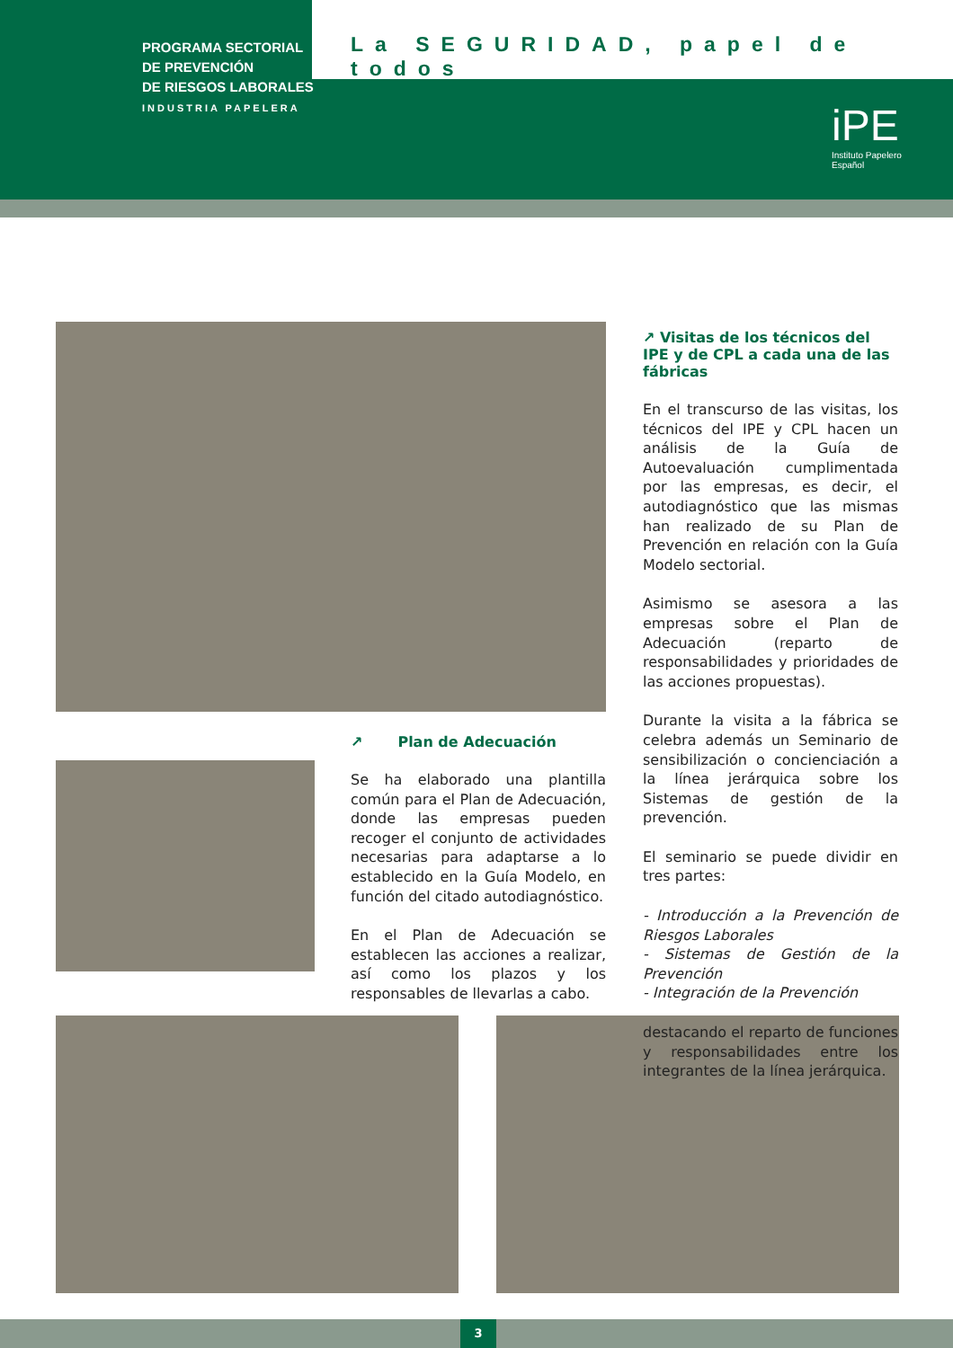PROGRAMA SECTORIAL
DE PREVENCIÓN
DE RIESGOS LABORALES
INDUSTRIA PAPELERA
La SEGURIDAD, papel de todos
iPE
Instituto Papelero
Español
↗ Plan de Adecuación
Se ha elaborado una plantilla común para el Plan de Adecuación, donde las empresas pueden recoger el conjunto de actividades necesarias para adaptarse a lo establecido en la Guía Modelo, en función del citado autodiagnóstico.
En el Plan de Adecuación se establecen las acciones a realizar, así como los plazos y los responsables de llevarlas a cabo.
↗ Visitas de los técnicos del IPE y de CPL a cada una de las fábricas
En el transcurso de las visitas, los técnicos del IPE y CPL hacen un análisis de la Guía de Autoevaluación cumplimentada por las empresas, es decir, el autodiagnóstico que las mismas han realizado de su Plan de Prevención en relación con la Guía Modelo sectorial.
Asimismo se asesora a las empresas sobre el Plan de Adecuación (reparto de responsabilidades y prioridades de las acciones propuestas).
Durante la visita a la fábrica se celebra además un Seminario de sensibilización o concienciación a la línea jerárquica sobre los Sistemas de gestión de la prevención.
El seminario se puede dividir en tres partes:
- Introducción a la Prevención de Riesgos Laborales
- Sistemas de Gestión de la Prevención
- Integración de la Prevención
destacando el reparto de funciones y responsabilidades entre los integrantes de la línea jerárquica.
3